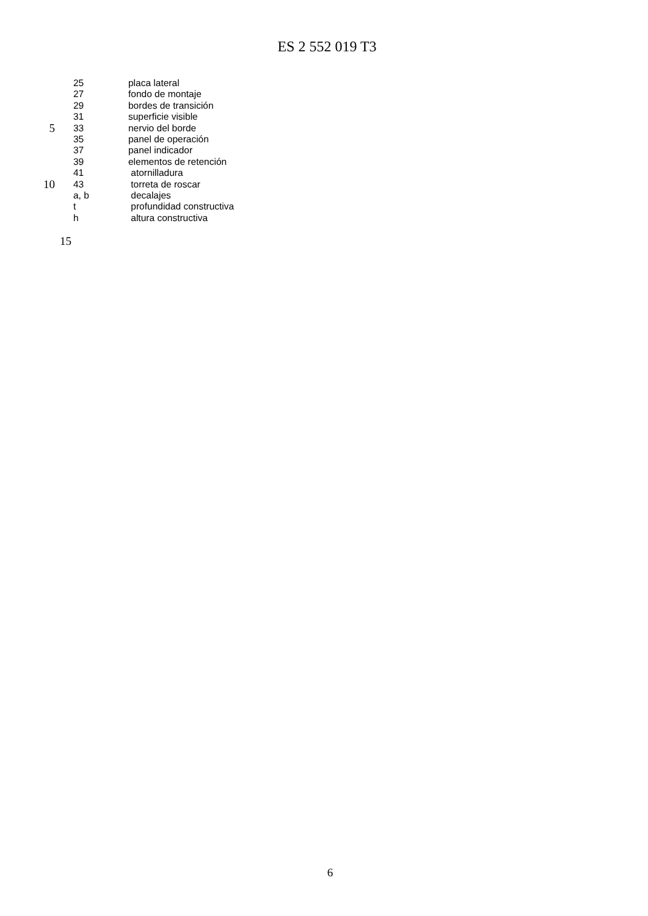ES 2 552 019 T3
25 placa lateral
27 fondo de montaje
29 bordes de transición
31 superficie visible
5 33 nervio del borde
35 panel de operación
37 panel indicador
39 elementos de retención
41 atornilladura
10 43 torreta de roscar
a, b decalajes
t profundidad constructiva
h altura constructiva
15
6